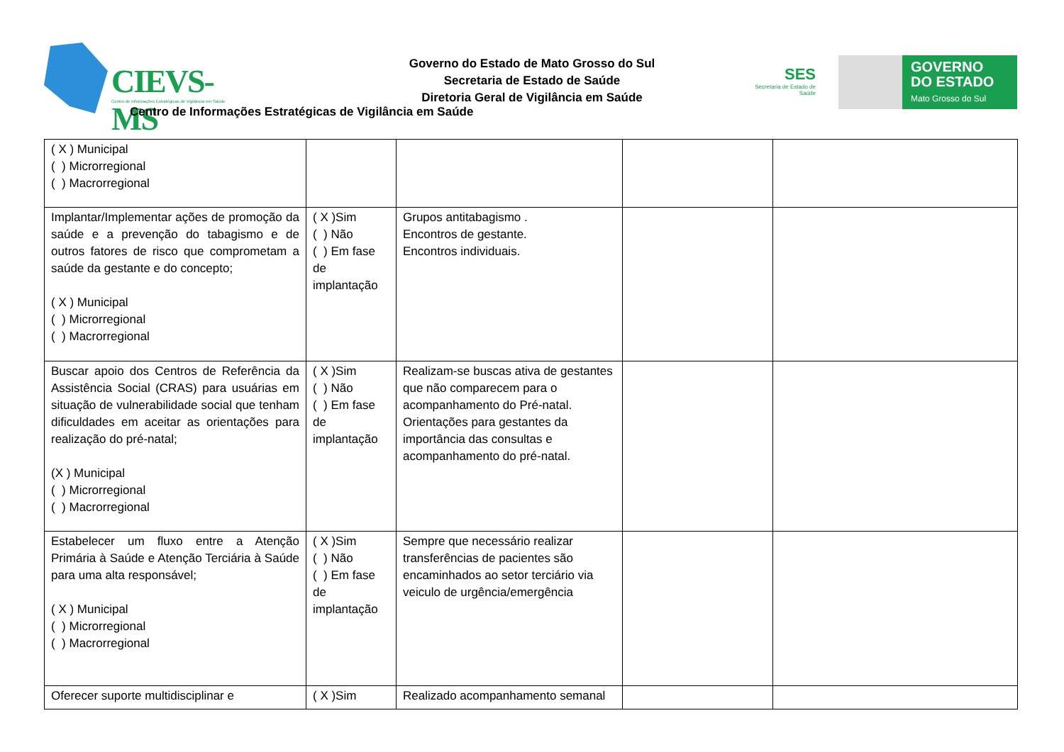CIEVS-MS
Centro de Informações Estratégicas de Vigilância em Saúde
Governo do Estado de Mato Grosso do Sul
Secretaria de Estado de Saúde
Diretoria Geral de Vigilância em Saúde
Centro de Informações Estratégicas de Vigilância em Saúde
SES
Secretaria de Estado de Saúde
GOVERNO
DO ESTADO
Mato Grosso do Sul
| ( X ) Municipal ( ) Microrregional ( ) Macrorregional | | | | |
| Implantar/Implementar ações de promoção da saúde e a prevenção do tabagismo e de outros fatores de risco que comprometam a saúde da gestante e do concepto; ( X ) Municipal ( ) Microrregional ( ) Macrorregional | ( X )Sim ( ) Não ( ) Em fase de implantação | Grupos antitabagismo . Encontros de gestante. Encontros individuais. | | |
| Buscar apoio dos Centros de Referência da Assistência Social (CRAS) para usuárias em situação de vulnerabilidade social que tenham dificuldades em aceitar as orientações para realização do pré-natal; (X ) Municipal ( ) Microrregional ( ) Macrorregional | ( X )Sim ( ) Não ( ) Em fase de implantação | Realizam-se buscas ativa de gestantes que não comparecem para o acompanhamento do Pré-natal. Orientações para gestantes da importância das consultas e acompanhamento do pré-natal. | | |
| Estabelecer um fluxo entre a Atenção Primária à Saúde e Atenção Terciária à Saúde para uma alta responsável; ( X ) Municipal ( ) Microrregional ( ) Macrorregional | ( X )Sim ( ) Não ( ) Em fase de implantação | Sempre que necessário realizar transferências de pacientes são encaminhados ao setor terciário via veiculo de urgência/emergência | | |
| Oferecer suporte multidisciplinar e | ( X )Sim | Realizado acompanhamento semanal | | |